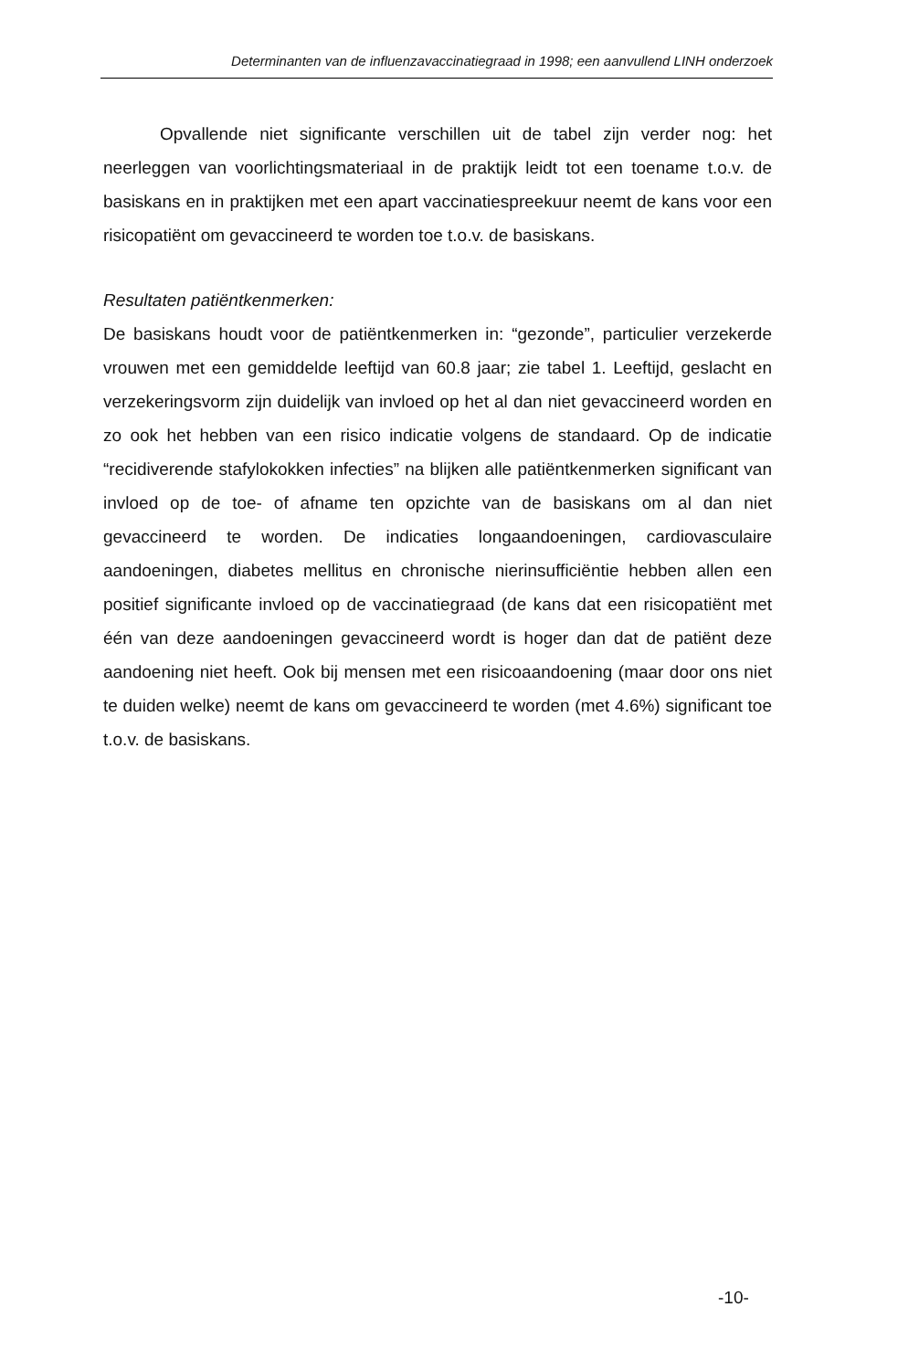Determinanten van de influenzavaccinatiegraad in 1998; een aanvullend LINH onderzoek
Opvallende niet significante verschillen uit de tabel zijn verder nog: het neerleggen van voorlichtingsmateriaal in de praktijk leidt tot een toename t.o.v. de basiskans en in praktijken met een apart vaccinatiespreekuur neemt de kans voor een risicopatiënt om gevaccineerd te worden toe t.o.v. de basiskans.
Resultaten patiëntkenmerken:
De basiskans houdt voor de patiëntkenmerken in: “gezonde”, particulier verzekerde vrouwen met een gemiddelde leeftijd van 60.8 jaar; zie tabel 1. Leeftijd, geslacht en verzekeringsvorm zijn duidelijk van invloed op het al dan niet gevaccineerd worden en zo ook het hebben van een risico indicatie volgens de standaard. Op de indicatie “recidiverende stafylokokken infecties” na blijken alle patiëntkenmerken significant van invloed op de toe- of afname ten opzichte van de basiskans om al dan niet gevaccineerd te worden. De indicaties longaandoeningen, cardiovasculaire aandoeningen, diabetes mellitus en chronische nierinsufficiëntie hebben allen een positief significante invloed op de vaccinatiegraad (de kans dat een risicopatiënt met één van deze aandoeningen gevaccineerd wordt is hoger dan dat de patiënt deze aandoening niet heeft. Ook bij mensen met een risicoaandoening (maar door ons niet te duiden welke) neemt de kans om gevaccineerd te worden (met 4.6%) significant toe t.o.v. de basiskans.
-10-